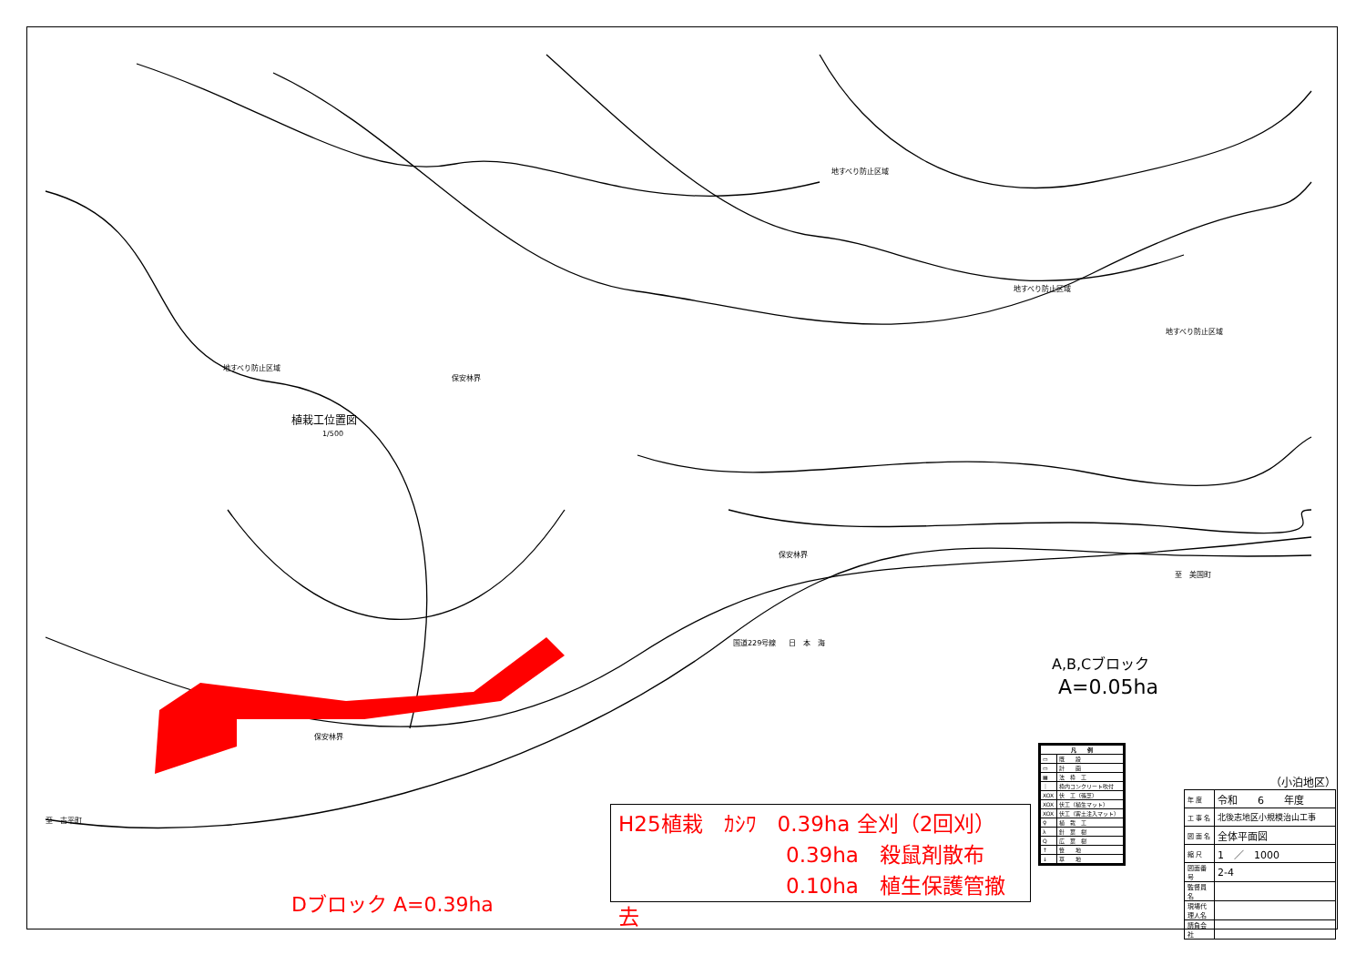地すべり防止区域
地すべり防止区域
地すべり防止区域
地すべり防止区域
保安林界
保安林界
保安林界
日　本　海
国道229号線
至　美国町
至　古平町
植栽工位置図
1/500
A,B,Cブロック
A=0.05ha
Dブロック A=0.39ha
H25植栽　ｶｼﾜ　0.39ha 全刈（2回刈）
　　　　　　　　0.39ha　殺鼠剤散布
　　　　　　　　0.10ha　植生保護管撤去
| 凡 例 | |
| --- | --- |
| ▭ | 既 設 |
| ▭ | 計 画 |
| ▦ | 法 枠 工 |
| ｜ | 枠内コンクリート吹付 |
| XOX | 伏 工（張芝） |
| XOX | 伏工（植生マット） |
| XOX | 伏工（客土注入マット） |
| ♀ | 植 栽 工 |
| λ | 針 葉 樹 |
| Q | 広 葉 樹 |
| ↑ | 笹 地 |
| ↓ | 草 地 |
（小泊地区）
| 年 度 | 令和 6 年度 |
| 工 事 名 | 北後志地区小規模治山工事 |
| 図 面 名 | 全体平面図 |
| 縮 尺 | 1 ／ 1000 |
| 図面番号 | 2-4 |
| 監督員名 | |
| 現場代理人名 | |
| 請負会社 | |